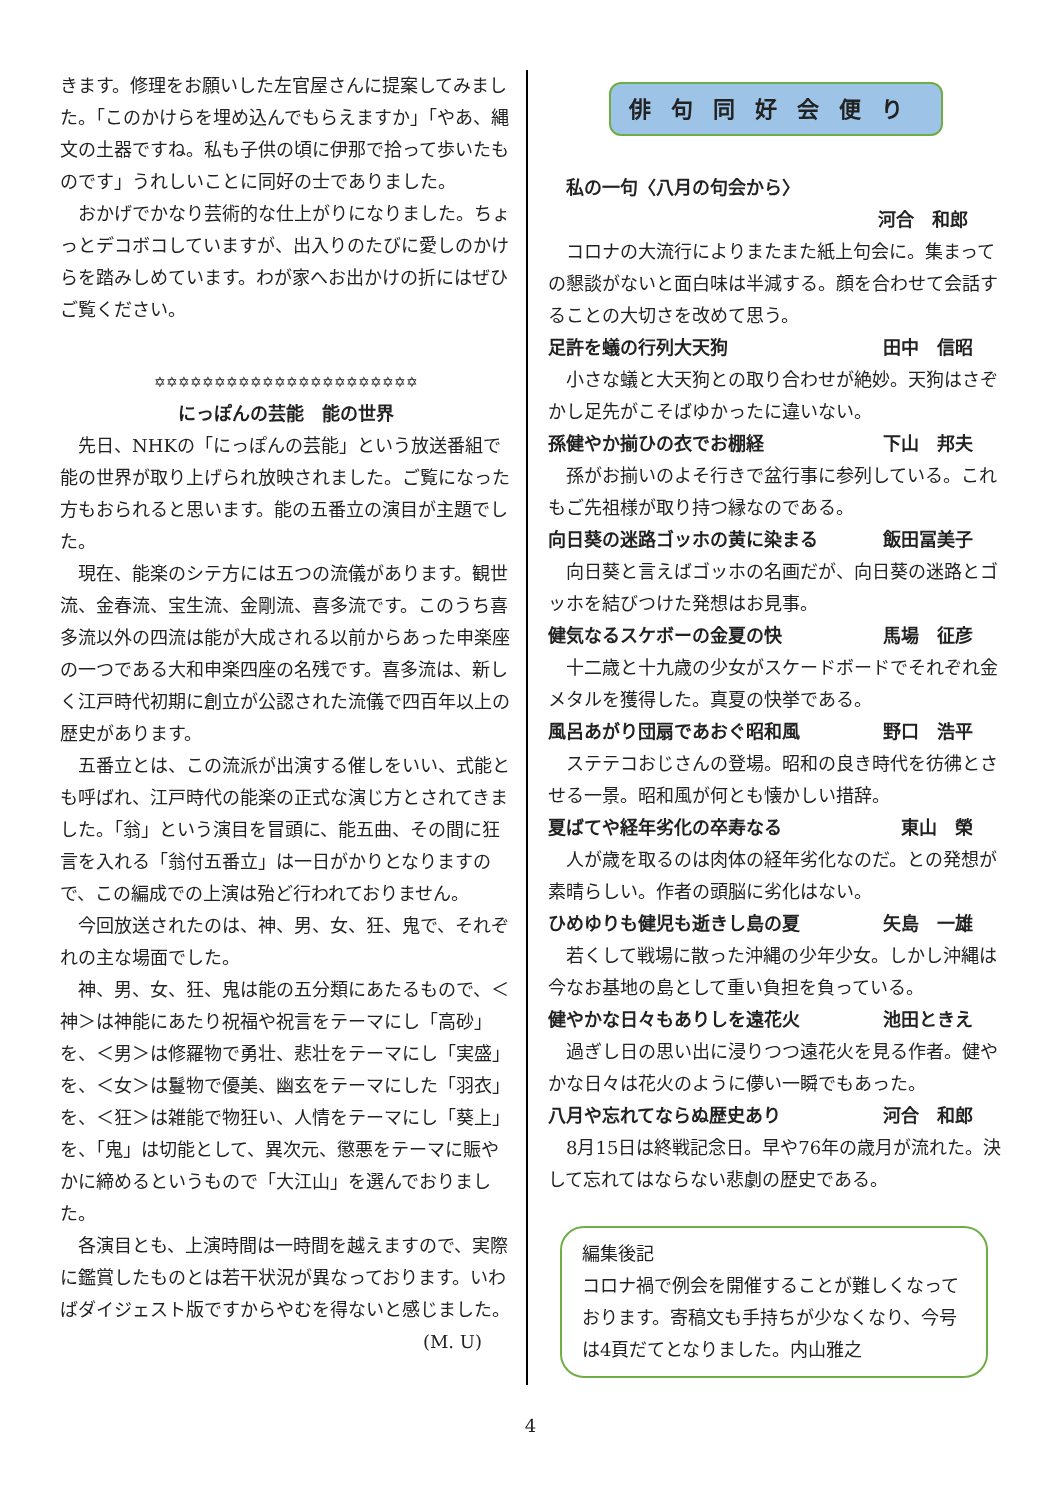きます。修理をお願いした左官屋さんに提案してみました。「このかけらを埋め込んでもらえますか」「やあ、縄文の土器ですね。私も子供の頃に伊那で拾って歩いたものです」うれしいことに同好の士でありました。
おかげでかなり芸術的な仕上がりになりました。ちょっとデコボコしていますが、出入りのたびに愛しのかけらを踏みしめています。わが家へお出かけの折にはぜひご覧ください。
✡✡✡✡✡✡✡✡✡✡✡✡✡✡✡✡✡✡✡✡✡✡
にっぽんの芸能　能の世界
先日、NHKの「にっぽんの芸能」という放送番組で能の世界が取り上げられ放映されました。ご覧になった方もおられると思います。能の五番立の演目が主題でした。
現在、能楽のシテ方には五つの流儀があります。観世流、金春流、宝生流、金剛流、喜多流です。このうち喜多流以外の四流は能が大成される以前からあった申楽座の一つである大和申楽四座の名残です。喜多流は、新しく江戸時代初期に創立が公認された流儀で四百年以上の歴史があります。
五番立とは、この流派が出演する催しをいい、式能とも呼ばれ、江戸時代の能楽の正式な演じ方とされてきました。「翁」という演目を冒頭に、能五曲、その間に狂言を入れる「翁付五番立」は一日がかりとなりますので、この編成での上演は殆ど行われておりません。
今回放送されたのは、神、男、女、狂、鬼で、それぞれの主な場面でした。
神、男、女、狂、鬼は能の五分類にあたるもので、＜神＞は神能にあたり祝福や祝言をテーマにし「高砂」を、＜男＞は修羅物で勇壮、悲壮をテーマにし「実盛」を、＜女＞は鬘物で優美、幽玄をテーマにした「羽衣」を、＜狂＞は雑能で物狂い、人情をテーマにし「葵上」を、「鬼」は切能として、異次元、懲悪をテーマに賑やかに締めるというもので「大江山」を選んでおりました。
各演目とも、上演時間は一時間を越えますので、実際に鑑賞したものとは若干状況が異なっております。いわばダイジェスト版ですからやむを得ないと感じました。 (M. U)
俳句同好会便り
私の一句〈八月の句会から〉
河合　和郎
コロナの大流行によりまたまた紙上句会に。集まっての懇談がないと面白味は半減する。顔を合わせて会話することの大切さを改めて思う。
足許を蟻の行列大天狗 田中　信昭
小さな蟻と大天狗との取り合わせが絶妙。天狗はさぞかし足先がこそばゆかったに違いない。
孫健やか揃ひの衣でお棚経 下山　邦夫
孫がお揃いのよそ行きで盆行事に参列している。これもご先祖様が取り持つ縁なのである。
向日葵の迷路ゴッホの黄に染まる 飯田冨美子
向日葵と言えばゴッホの名画だが、向日葵の迷路とゴッホを結びつけた発想はお見事。
健気なるスケボーの金夏の快 馬場　征彦
十二歳と十九歳の少女がスケードボードでそれぞれ金メタルを獲得した。真夏の快挙である。
風呂あがり団扇であおぐ昭和風 野口　浩平
ステテコおじさんの登場。昭和の良き時代を彷彿とさせる一景。昭和風が何とも懐かしい措辞。
夏ばてや経年劣化の卒寿なる 東山　榮
人が歳を取るのは肉体の経年劣化なのだ。との発想が素晴らしい。作者の頭脳に劣化はない。
ひめゆりも健児も逝きし島の夏 矢島　一雄
若くして戦場に散った沖縄の少年少女。しかし沖縄は今なお基地の島として重い負担を負っている。
健やかな日々もありしを遠花火 池田ときえ
過ぎし日の思い出に浸りつつ遠花火を見る作者。健やかな日々は花火のように儚い一瞬でもあった。
八月や忘れてならぬ歴史あり 河合　和郎
8月15日は終戦記念日。早や76年の歳月が流れた。決して忘れてはならない悲劇の歴史である。
編集後記
コロナ禍で例会を開催することが難しくなっております。寄稿文も手持ちが少なくなり、今号は4頁だてとなりました。内山雅之
4